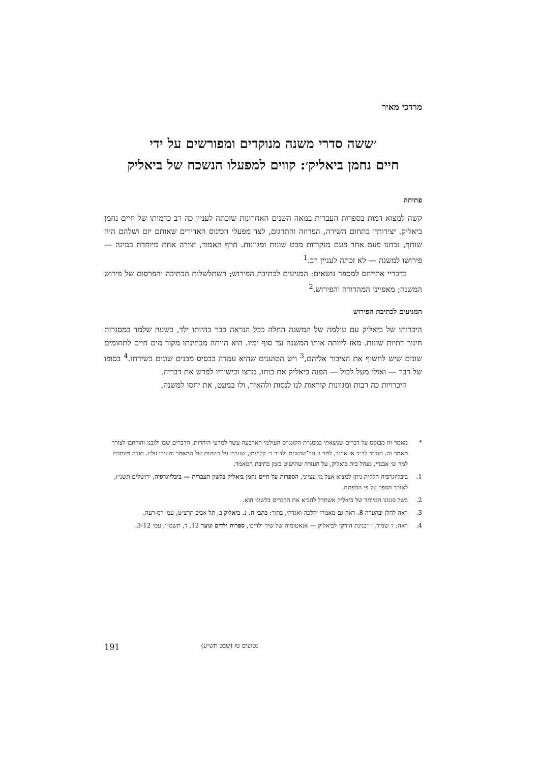מרדכי מאיר
׳ששה סדרי משנה מנוקדים ומפורשים על ידי
חיים נחמן ביאליק׳: קווים למפעלו הנשכח של ביאליק
פתיחה
קשה למצוא דמות בספרות העברית במאה השנים האחרונות שזכתה לעניין כה רב כדמותו של חיים נחמן ביאליק. יצירותיו בתחום השירה, הפרוזה והתרגום, לצד מפעלי הכינוס האדירים שאותם יזם ושלהם היה שותף, נבחנו פעם אחר פעם מנקודות מבט שונות ומגוונות. חרף האמור, יצירה אחת מיוחדת במינה — פירושו למשנה — לא זכתה לעניין רב.<sup>1</sup>
בדבריי אתייחס למספר נושאים: המניעים לכתיבת הפירוש; השתלשלות הכתיבה והפרסום של פירוש המשנה; מאפייני המהדורה והפירוש.<sup>2</sup>
המניעים לכתיבת הפירוש
היכרותו של ביאליק עם עולמה של המשנה החלה ככל הנראה כבר בהיותו ילד, בשעה שלמד במסגרות חינוך דתיות שונות. מאז ליוותה אותו המשנה עד סוף ימיו. היא הייתה מבחינתו מקור מים חיים לתחומים שונים שיש לחשוף את הציבור אליהם,<sup>3</sup> ויש הטוענים שהיא עמדה בבסיס מבנים שונים בשירתו.<sup>4</sup> בסופו של דבר — ואולי מעל לכול — הפנה ביאליק את כוחו, מרצו וכישוריו לפרש את דבריה.
היכרויות כה רבות ומגוונות קוראות לנו לנסות ולהאיר, ולו במעט, את יחסו למשנה.
* מאמר זה מבוסס על דברים שנשאתי במסגרת הקונגרס העולמי הארבעה עשר למדעי היהדות. הדברים שבו ולובנו והורחבו לצורך מאמר זה. תודתי לד״ר א׳ ארנד, למר ג׳ הר־שושנים ולד״ר ר׳ קליינמן, שעברו על טיוטות של המאמר והעירו עליו. תודה מיוחדת למר ש׳ אבנרי, מנהל בית ביאליק, על העזרה שהושיט בזמן כתיבת המאמר.
1. ביבליוגרפיה חלקית ניתן למצוא אצל מ׳ עציוני, הספרות על חיים נחמן ביאליק בלשון העברית — ביבליוגרפיה, ירושלים תשנ״ז, לאורך הספר על פי המפתח.
2. בשל סגנונו המיוחד של ביאליק אשתדל להביא את הדברים בלשונו הוא.
3. ראה להלן ובהערה 8. ראה גם מאמרו ׳הלכה ואגדה׳, בתוך: כתבי ח. נ. ביאליק ב, תל אביב תרצ״ט, עמ׳ רס-רעה.
4. ראה: ז׳ שמיר, ׳ ״בגינת הירק״ לביאליק — אנאטומיה של שיר ילדים׳, ספרות ילדים ונוער 12, ד, תשמ״ו, עמ׳ 3-12.
191 נטועים טז (שבט תש״ע)